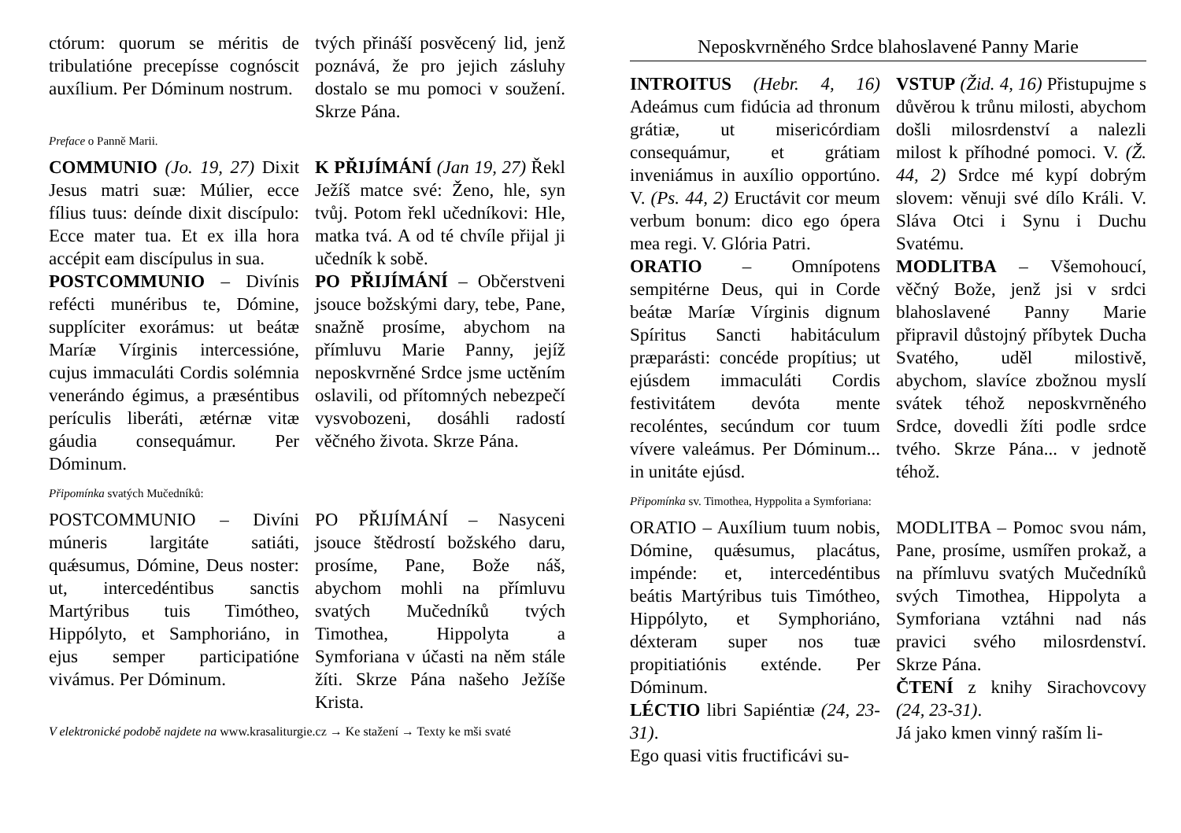ctórum: quorum se méritis de tribulatióne precepísse cognóscit auxílium. Per Dóminum nostrum.
tvých přináší posvěcený lid, jenž poznává, že pro jejich zásluhy dostalo se mu pomoci v soužení. Skrze Pána.
Preface o Panně Marii.
COMMUNIO (Jo. 19, 27) Dixit Jesus matri suæ: Múlier, ecce fílius tuus: deínde dixit discípulo: Ecce mater tua. Et ex illa hora accépit eam discípulus in sua.
POSTCOMMUNIO – Divínis refécti munéribus te, Dómine, supplíciter exorámus: ut beátæ Maríæ Vírginis intercessióne, cujus immaculáti Cordis solémnia venerándo égimus, a præséntibus perículis liberáti, ætérnæ vitæ gáudia consequámur. Per Dóminum.
K PŘIJÍMÁNÍ (Jan 19, 27) Řekl Ježíš matce své: Ženo, hle, syn tvůj. Potom řekl učedníkovi: Hle, matka tvá. A od té chvíle přijal ji učedník k sobě.
PO PŘIJÍMÁNÍ – Občerstveni jsouce božskými dary, tebe, Pane, snažně prosíme, abychom na přímluvu Marie Panny, jejíž neposkvrněné Srdce jsme uctěním oslavili, od přítomných nebezpečí vysvobozeni, dosáhli radostí věčného života. Skrze Pána.
Připomínka svatých Mučedníků:
POSTCOMMUNIO – Divíni múneris largitáte satiáti, quǽsumus, Dómine, Deus noster: ut, intercedéntibus sanctis Martýribus tuis Timótheo, Hippólyto, et Samphoriáno, in ejus semper participatióne vivámus. Per Dóminum.
PO PŘIJÍMÁNÍ – Nasyceni jsouce štědrostí božského daru, prosíme, Pane, Bože náš, abychom mohli na přímluvu svatých Mučedníků tvých Timothea, Hippolyta a Symforiana v účasti na něm stále žíti. Skrze Pána našeho Ježíše Krista.
V elektronické podobě najdete na www.krasaliturgie.cz → Ke stažení → Texty ke mši svaté
Neposkvrněného Srdce blahoslavené Panny Marie
INTROITUS (Hebr. 4, 16) Adeámus cum fidúcia ad thronum grátiæ, ut misericórdiam consequámur, et grátiam inveniámus in auxílio opportúno. V. (Ps. 44, 2) Eructávit cor meum verbum bonum: dico ego ópera mea regi. V. Glória Patri.
ORATIO – Omnípotens sempitérne Deus, qui in Corde beátæ Maríæ Vírginis dignum Spíritus Sancti habitáculum præparásti: concéde propítius; ut ejúsdem immaculáti Cordis festivitátem devóta mente recoléntes, secúndum cor tuum vívere valeámus. Per Dóminum... in unitáte ejúsd.
VSTUP (Žid. 4, 16) Přistupujme s důvěrou k trůnu milosti, abychom došli milosrdenství a nalezli milost k příhodné pomoci. V. (Ž. 44, 2) Srdce mé kypí dobrým slovem: věnuji své dílo Králi. V. Sláva Otci i Synu i Duchu Svatému.
MODLITBA – Všemohoucí, věčný Bože, jenž jsi v srdci blahoslavené Panny Marie připravil důstojný příbytek Ducha Svatého, uděl milostivě, abychom, slavíce zbožnou myslí svátek téhož neposkvrněného Srdce, dovedli žíti podle srdce tvého. Skrze Pána... v jednotě téhož.
Připomínka sv. Timothea, Hyppolita a Symforiana:
ORATIO – Auxílium tuum nobis, Dómine, quǽsumus, placátus, impénde: et, intercedéntibus beátis Martýribus tuis Timótheo, Hippólyto, et Symphoriáno, déxteram super nos tuæ propitiatiónis exténde. Per Dóminum.
LÉCTIO libri Sapiéntiæ (24, 23-31).
Ego quasi vitis fructificávi su-
MODLITBA – Pomoc svou nám, Pane, prosíme, usmířen prokaž, a na přímluvu svatých Mučedníků svých Timothea, Hippolyta a Symforiana vztáhni nad nás pravici svého milosrdenství. Skrze Pána.
ČTENÍ z knihy Sirachovcovy (24, 23-31).
Já jako kmen vinný raším li-